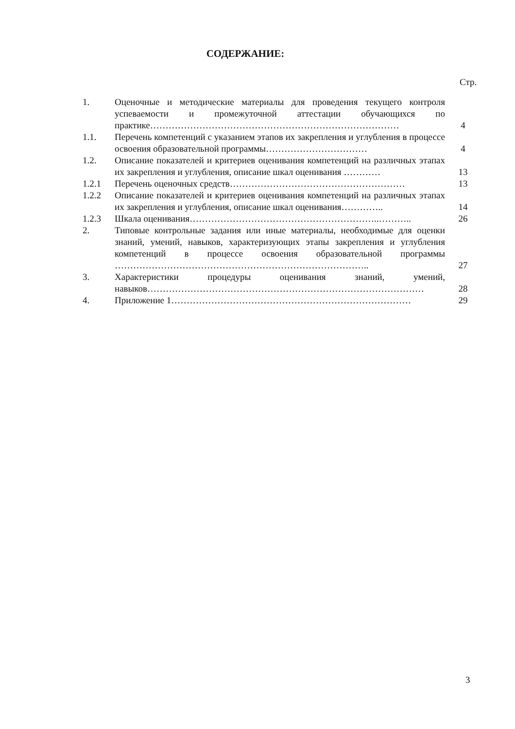СОДЕРЖАНИЕ:
Стр.
| 1. | Оценочные и методические материалы для проведения текущего контроля успеваемости и промежуточной аттестации обучающихся по практике……………………………………………………………………… | 4 |
| 1.1. | Перечень компетенций с указанием этапов их закрепления и углубления в процессе освоения образовательной программы…………………………… | 4 |
| 1.2. | Описание показателей и критериев оценивания компетенций на различных этапах их закрепления и углубления, описание шкал оценивания ………… | 13 |
| 1.2.1 | Перечень оценочных средств………………………………………………… | 13 |
| 1.2.2 | Описание показателей и критериев оценивания компетенций на различных этапах их закрепления и углубления, описание шкал оценивания………….. | 14 |
| 1.2.3 | Шкала оценивания……………………………………………………..……….. | 26 |
| 2. | Типовые контрольные задания или иные материалы, необходимые для оценки знаний, умений, навыков, характеризующих этапы закрепления и углубления компетенций в процессе освоения образовательной программы ……………………………………………………………………….. | 27 |
| 3. | Характеристики процедуры оценивания знаний, умений, навыков……………………………………………………………………………… | 28 |
| 4. | Приложение 1…………………………………………………………………… | 29 |
3